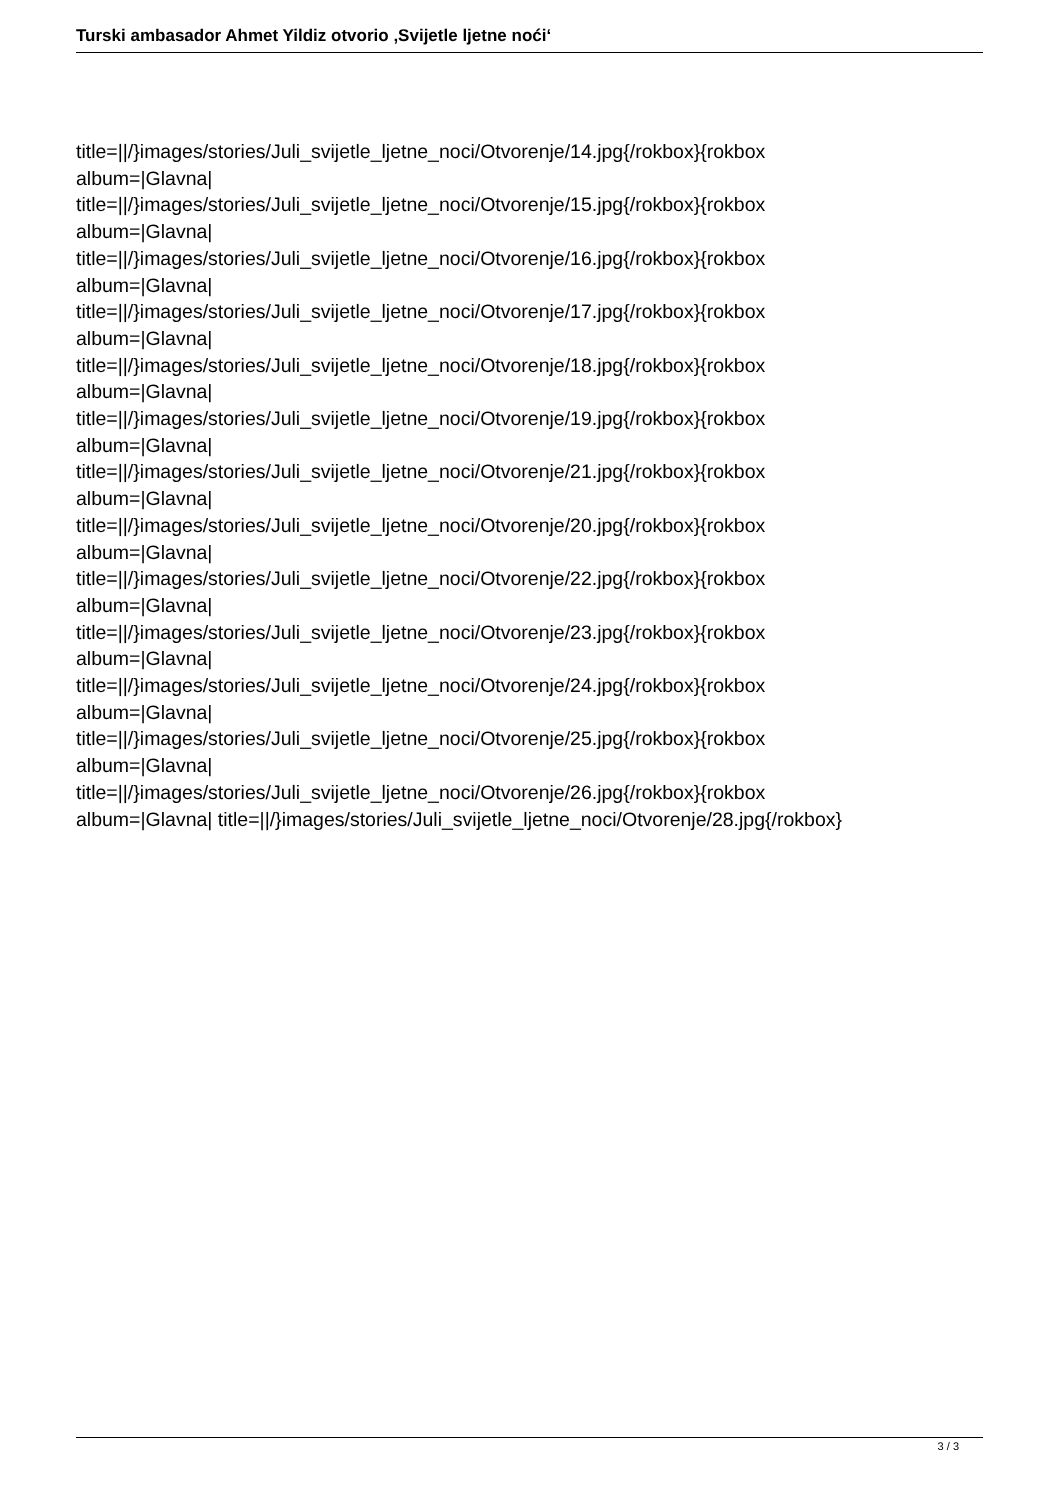Turski ambasador Ahmet Yildiz otvorio ‚Svijetle ljetne noći‘
title=||/}images/stories/Juli_svijetle_ljetne_noci/Otvorenje/14.jpg{/rokbox}{rokbox
album=|Glavna|
title=||/}images/stories/Juli_svijetle_ljetne_noci/Otvorenje/15.jpg{/rokbox}{rokbox
album=|Glavna|
title=||/}images/stories/Juli_svijetle_ljetne_noci/Otvorenje/16.jpg{/rokbox}{rokbox
album=|Glavna|
title=||/}images/stories/Juli_svijetle_ljetne_noci/Otvorenje/17.jpg{/rokbox}{rokbox
album=|Glavna|
title=||/}images/stories/Juli_svijetle_ljetne_noci/Otvorenje/18.jpg{/rokbox}{rokbox
album=|Glavna|
title=||/}images/stories/Juli_svijetle_ljetne_noci/Otvorenje/19.jpg{/rokbox}{rokbox
album=|Glavna|
title=||/}images/stories/Juli_svijetle_ljetne_noci/Otvorenje/21.jpg{/rokbox}{rokbox
album=|Glavna|
title=||/}images/stories/Juli_svijetle_ljetne_noci/Otvorenje/20.jpg{/rokbox}{rokbox
album=|Glavna|
title=||/}images/stories/Juli_svijetle_ljetne_noci/Otvorenje/22.jpg{/rokbox}{rokbox
album=|Glavna|
title=||/}images/stories/Juli_svijetle_ljetne_noci/Otvorenje/23.jpg{/rokbox}{rokbox
album=|Glavna|
title=||/}images/stories/Juli_svijetle_ljetne_noci/Otvorenje/24.jpg{/rokbox}{rokbox
album=|Glavna|
title=||/}images/stories/Juli_svijetle_ljetne_noci/Otvorenje/25.jpg{/rokbox}{rokbox
album=|Glavna|
title=||/}images/stories/Juli_svijetle_ljetne_noci/Otvorenje/26.jpg{/rokbox}{rokbox
album=|Glavna| title=||/}images/stories/Juli_svijetle_ljetne_noci/Otvorenje/28.jpg{/rokbox}
3 / 3